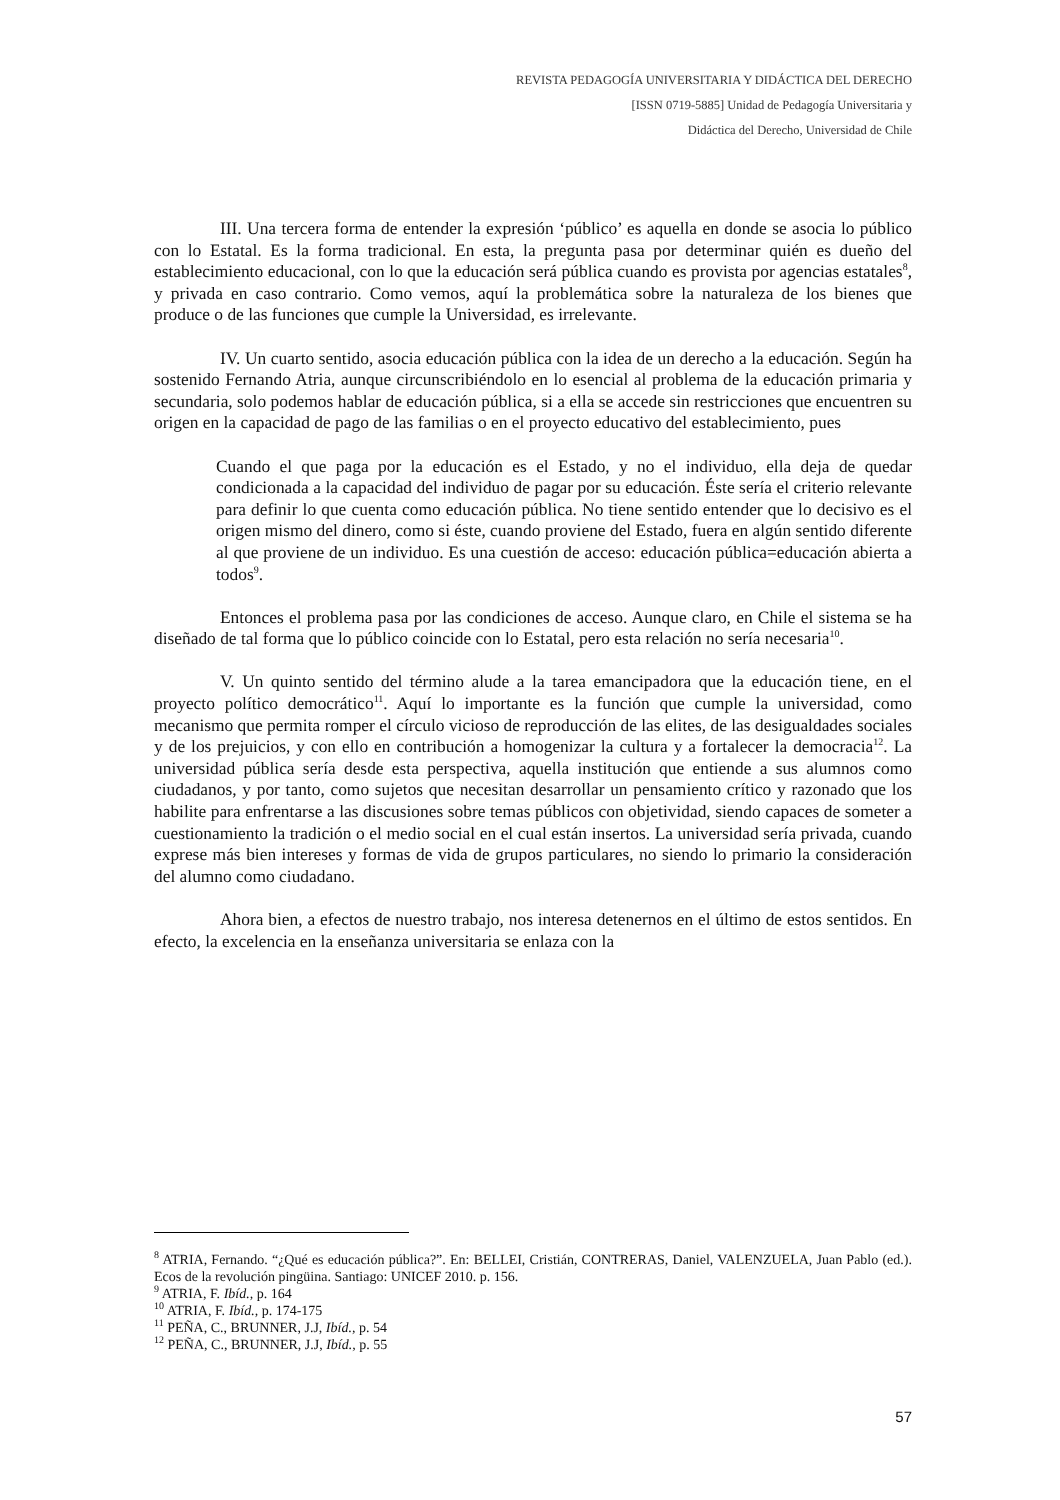REVISTA PEDAGOGÍA UNIVERSITARIA Y DIDÁCTICA DEL DERECHO
[ISSN 0719-5885] Unidad de Pedagogía Universitaria y
Didáctica del Derecho, Universidad de Chile
III. Una tercera forma de entender la expresión ‘público’ es aquella en donde se asocia lo público con lo Estatal. Es la forma tradicional. En esta, la pregunta pasa por determinar quién es dueño del establecimiento educacional, con lo que la educación será pública cuando es provista por agencias estatales<sup>8</sup>, y privada en caso contrario. Como vemos, aquí la problemática sobre la naturaleza de los bienes que produce o de las funciones que cumple la Universidad, es irrelevante.
IV. Un cuarto sentido, asocia educación pública con la idea de un derecho a la educación. Según ha sostenido Fernando Atria, aunque circunscribiéndolo en lo esencial al problema de la educación primaria y secundaria, solo podemos hablar de educación pública, si a ella se accede sin restricciones que encuentren su origen en la capacidad de pago de las familias o en el proyecto educativo del establecimiento, pues
Cuando el que paga por la educación es el Estado, y no el individuo, ella deja de quedar condicionada a la capacidad del individuo de pagar por su educación. Éste sería el criterio relevante para definir lo que cuenta como educación pública. No tiene sentido entender que lo decisivo es el origen mismo del dinero, como si éste, cuando proviene del Estado, fuera en algún sentido diferente al que proviene de un individuo. Es una cuestión de acceso: educación pública=educación abierta a todos<sup>9</sup>.
Entonces el problema pasa por las condiciones de acceso. Aunque claro, en Chile el sistema se ha diseñado de tal forma que lo público coincide con lo Estatal, pero esta relación no sería necesaria<sup>10</sup>.
V. Un quinto sentido del término alude a la tarea emancipadora que la educación tiene, en el proyecto político democrático<sup>11</sup>. Aquí lo importante es la función que cumple la universidad, como mecanismo que permita romper el círculo vicioso de reproducción de las elites, de las desigualdades sociales y de los prejuicios, y con ello en contribución a homogenizar la cultura y a fortalecer la democracia<sup>12</sup>. La universidad pública sería desde esta perspectiva, aquella institución que entiende a sus alumnos como ciudadanos, y por tanto, como sujetos que necesitan desarrollar un pensamiento crítico y razonado que los habilite para enfrentarse a las discusiones sobre temas públicos con objetividad, siendo capaces de someter a cuestionamiento la tradición o el medio social en el cual están insertos. La universidad sería privada, cuando exprese más bien intereses y formas de vida de grupos particulares, no siendo lo primario la consideración del alumno como ciudadano.
Ahora bien, a efectos de nuestro trabajo, nos interesa detenernos en el último de estos sentidos. En efecto, la excelencia en la enseñanza universitaria se enlaza con la
<sup>8</sup> ATRIA, Fernando. “¿Qué es educación pública?”. En: BELLEI, Cristián, CONTRERAS, Daniel, VALENZUELA, Juan Pablo (ed.). Ecos de la revolución pingüina. Santiago: UNICEF 2010. p. 156.
<sup>9</sup> ATRIA, F. Ibíd., p. 164
<sup>10</sup> ATRIA, F. Ibíd., p. 174-175
<sup>11</sup> PEÑA, C., BRUNNER, J.J, Ibíd., p. 54
<sup>12</sup> PEÑA, C., BRUNNER, J.J, Ibíd., p. 55
57